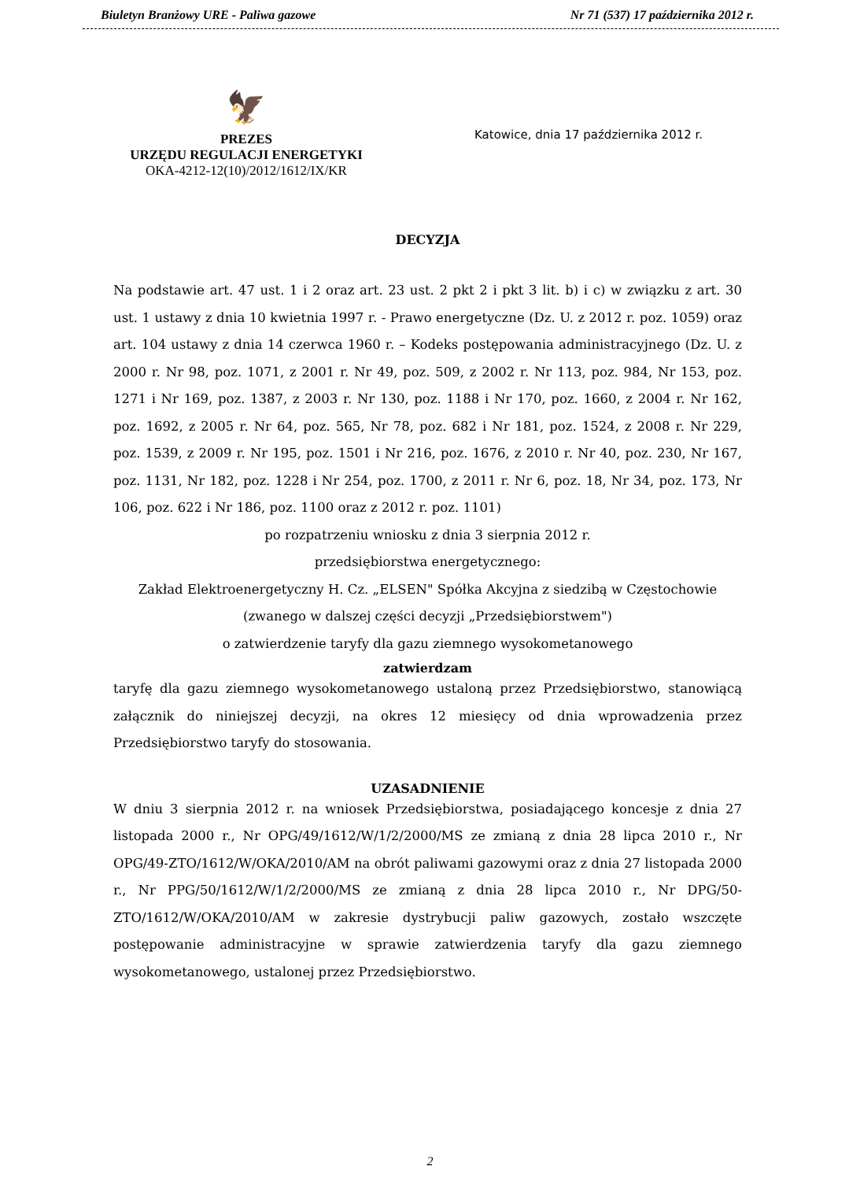Biuletyn Branżowy URE - Paliwa gazowe Nr 71 (537) 17 października 2012 r.
🦅
PREZES
URZĘDU REGULACJI ENERGETYKI
OKA-4212-12(10)/2012/1612/IX/KR
Katowice, dnia 17 października 2012 r.
DECYZJA
Na podstawie art. 47 ust. 1 i 2 oraz art. 23 ust. 2 pkt 2 i pkt 3 lit. b) i c) w związku z art. 30 ust. 1 ustawy z dnia 10 kwietnia 1997 r. - Prawo energetyczne (Dz. U. z 2012 r. poz. 1059) oraz art. 104 ustawy z dnia 14 czerwca 1960 r. – Kodeks postępowania administracyjnego (Dz. U. z 2000 r. Nr 98, poz. 1071, z 2001 r. Nr 49, poz. 509, z 2002 r. Nr 113, poz. 984, Nr 153, poz. 1271 i Nr 169, poz. 1387, z 2003 r. Nr 130, poz. 1188 i Nr 170, poz. 1660, z 2004 r. Nr 162, poz. 1692, z 2005 r. Nr 64, poz. 565, Nr 78, poz. 682 i Nr 181, poz. 1524, z 2008 r. Nr 229, poz. 1539, z 2009 r. Nr 195, poz. 1501 i Nr 216, poz. 1676, z 2010 r. Nr 40, poz. 230, Nr 167, poz. 1131, Nr 182, poz. 1228 i Nr 254, poz. 1700, z 2011 r. Nr 6, poz. 18, Nr 34, poz. 173, Nr 106, poz. 622 i Nr 186, poz. 1100 oraz z 2012 r. poz. 1101)
po rozpatrzeniu wniosku z dnia 3 sierpnia 2012 r.
przedsiębiorstwa energetycznego:
Zakład Elektroenergetyczny H. Cz. „ELSEN" Spółka Akcyjna z siedzibą w Częstochowie
(zwanego w dalszej części decyzji „Przedsiębiorstwem")
o zatwierdzenie taryfy dla gazu ziemnego wysokometanowego
zatwierdzam
taryfę dla gazu ziemnego wysokometanowego ustaloną przez Przedsiębiorstwo, stanowiącą załącznik do niniejszej decyzji, na okres 12 miesięcy od dnia wprowadzenia przez Przedsiębiorstwo taryfy do stosowania.
UZASADNIENIE
W dniu 3 sierpnia 2012 r. na wniosek Przedsiębiorstwa, posiadającego koncesje z dnia 27 listopada 2000 r., Nr OPG/49/1612/W/1/2/2000/MS ze zmianą z dnia 28 lipca 2010 r., Nr OPG/49-ZTO/1612/W/OKA/2010/AM na obrót paliwami gazowymi oraz z dnia 27 listopada 2000 r., Nr PPG/50/1612/W/1/2/2000/MS ze zmianą z dnia 28 lipca 2010 r., Nr DPG/50-ZTO/1612/W/OKA/2010/AM w zakresie dystrybucji paliw gazowych, zostało wszczęte postępowanie administracyjne w sprawie zatwierdzenia taryfy dla gazu ziemnego wysokometanowego, ustalonej przez Przedsiębiorstwo.
2